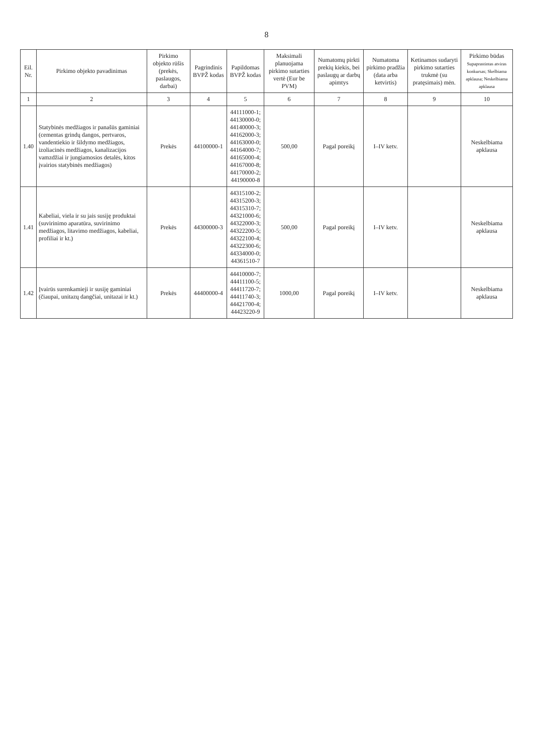8
| Eil. Nr. | Pirkimo objekto pavadinimas | Pirkimo objekto rūšis (prekės, paslaugos, darbai) | Pagrindinis BVPŽ kodas | Papildomas BVPŽ kodas | Maksimali planuojama pirkimo sutarties vertė (Eur be PVM) | Numatomų pirkti prekių kiekis, bei paslaugų ar darbų apimtys | Numatoma pirkimo pradžia (data arba ketvirtis) | Ketinamos sudaryti pirkimo sutarties trukmė (su pratęsimais) mėn. | Pirkimo būdas Supaprastintas atviras konkursas; Skelbiama apklausa; Neskelbiama apklausa |
| --- | --- | --- | --- | --- | --- | --- | --- | --- | --- |
| 1 | 2 | 3 | 4 | 5 | 6 | 7 | 8 | 9 | 10 |
| 1.40 | Statybinės medžiagos ir panašūs gaminiai (cementas grindų dangos, pertvaros, vandentiekio ir šildymo medžiagos, izoliacinės medžiagos, kanalizacijos vamzdžiai ir jungiamosios detalės, kitos įvairios statybinės medžiagos) | Prekės | 44100000-1 | 44111000-1; 44130000-0; 44140000-3; 44162000-3; 44163000-0; 44164000-7; 44165000-4; 44167000-8; 44170000-2; 44190000-8 | 500,00 | Pagal poreikį | I–IV ketv. | | Neskelbiama apklausa |
| 1.41 | Kabeliai, viela ir su jais susiję produktai (suvirinimo aparatūra, suvirinimo medžiagos, litavimo medžiagos, kabeliai, profiliai ir kt.) | Prekės | 44300000-3 | 44315100-2; 44315200-3; 44315310-7; 44321000-6; 44322000-3; 44322200-5; 44322100-4; 44322300-6; 44334000-0; 44361510-7 | 500,00 | Pagal poreikį | I–IV ketv. | | Neskelbiama apklausa |
| 1.42 | Įvairūs surenkamieji ir susiję gaminiai (čiaupai, unitazų dangčiai, unitazai ir kt.) | Prekės | 44400000-4 | 44410000-7; 44411100-5; 44411720-7; 44411740-3; 44421700-4; 44423220-9 | 1000,00 | Pagal poreikį | I–IV ketv. | | Neskelbiama apklausa |